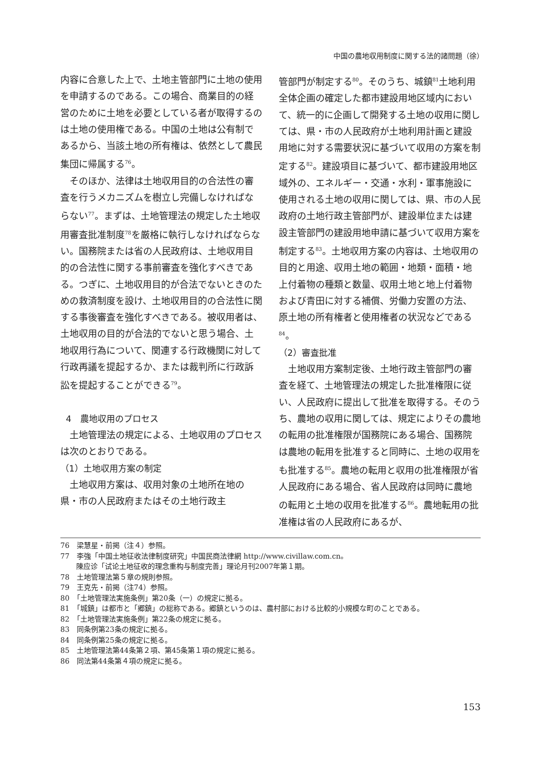中国の農地収用制度に関する法的諸問題（徐）
内容に合意した上で、土地主管部門に土地の使用を申請するのである。この場合、商業目的の経営のために土地を必要としている者が取得するのは土地の使用権である。中国の土地は公有制であるから、当該土地の所有権は、依然として農民集団に帰属する<sup>76</sup>。
そのほか、法律は土地収用目的の合法性の審査を行うメカニズムを樹立し完備しなければならない<sup>77</sup>。まずは、土地管理法の規定した土地収用審査批准制度<sup>78</sup>を厳格に執行しなければならない。国務院または省の人民政府は、土地収用目的の合法性に関する事前審査を強化すべきである。つぎに、土地収用目的が合法でないときのための救済制度を設け、土地収用目的の合法性に関する事後審査を強化すべきである。被収用者は、土地収用の目的が合法的でないと思う場合、土地収用行為について、関連する行政機関に対して行政再議を提起するか、または裁判所に行政訴訟を提起することができる<sup>79</sup>。
4　農地収用のプロセス
土地管理法の規定による、土地収用のプロセスは次のとおりである。
（1）土地収用方案の制定
土地収用方案は、収用対象の土地所在地の県・市の人民政府またはその土地行政主
管部門が制定する<sup>80</sup>。そのうち、城鎮<sup>81</sup>土地利用全体企画の確定した都市建設用地区域内において、統一的に企画して開発する土地の収用に関しては、県・市の人民政府が土地利用計画と建設用地に対する需要状況に基づいて収用の方案を制定する<sup>82</sup>。建設項目に基づいて、都市建設用地区域外の、エネルギー・交通・水利・軍事施設に使用される土地の収用に関しては、県、市の人民政府の土地行政主管部門が、建設単位または建設主管部門の建設用地申請に基づいて収用方案を制定する<sup>83</sup>。土地収用方案の内容は、土地収用の目的と用途、収用土地の範囲・地類・面積・地上付着物の種類と数量、収用土地と地上付着物および青田に対する補償、労働力安置の方法、原土地の所有権者と使用権者の状況などである<sup>84</sup>。
（2）審査批准
土地収用方案制定後、土地行政主管部門の審査を経て、土地管理法の規定した批准権限に従い、人民政府に提出して批准を取得する。そのうち、農地の収用に関しては、規定によりその農地の転用の批准権限が国務院にある場合、国務院は農地の転用を批准すると同時に、土地の収用をも批准する<sup>85</sup>。農地の転用と収用の批准権限が省人民政府にある場合、省人民政府は同時に農地の転用と土地の収用を批准する<sup>86</sup>。農地転用の批准権は省の人民政府にあるが、
76　梁慧星・前掲（注４）参照。
77　李強「中国土地征收法律制度研究」中国民商法律網 http://www.civillaw.com.cn。
陳应诊「试论土地征收的理念重构与制度完善」理论月刊2007年第１期。
78　土地管理法第５章の規則参照。
79　王克先・前掲（注74）参照。
80　「土地管理法実施条例」第20条（一）の規定に拠る。
81　「城鎮」は都市と「郷鎮」の総称である。郷鎮というのは、農村部における比較的小規模な町のことである。
82　「土地管理法実施条例」第22条の規定に拠る。
83　同条例第23条の規定に拠る。
84　同条例第25条の規定に拠る。
85　土地管理法第44条第２項、第45条第１項の規定に拠る。
86　同法第44条第４項の規定に拠る。
153